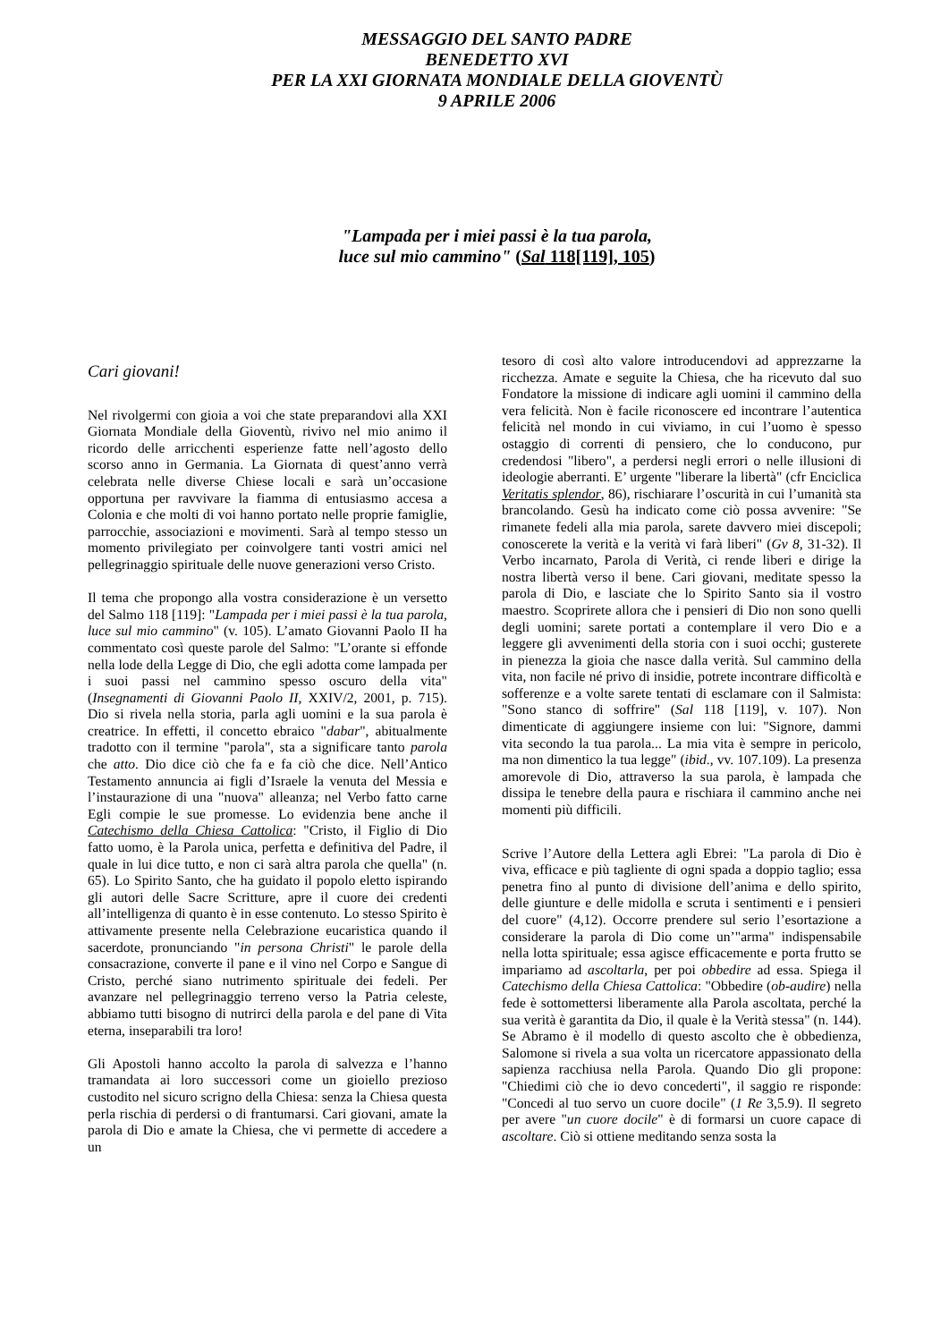MESSAGGIO DEL SANTO PADRE
BENEDETTO XVI
PER LA XXI GIORNATA MONDIALE DELLA GIOVENTÙ
9 APRILE 2006
"Lampada per i miei passi è la tua parola,
luce sul mio cammino" (Sal 118[119], 105)
Cari giovani!
Nel rivolgermi con gioia a voi che state preparandovi alla XXI Giornata Mondiale della Gioventù, rivivo nel mio animo il ricordo delle arricchenti esperienze fatte nell’agosto dello scorso anno in Germania. La Giornata di quest’anno verrà celebrata nelle diverse Chiese locali e sarà un’occasione opportuna per ravvivare la fiamma di entusiasmo accesa a Colonia e che molti di voi hanno portato nelle proprie famiglie, parrocchie, associazioni e movimenti. Sarà al tempo stesso un momento privilegiato per coinvolgere tanti vostri amici nel pellegrinaggio spirituale delle nuove generazioni verso Cristo.
Il tema che propongo alla vostra considerazione è un versetto del Salmo 118 [119]: "Lampada per i miei passi è la tua parola, luce sul mio cammino" (v. 105). L’amato Giovanni Paolo II ha commentato così queste parole del Salmo: "L’orante si effonde nella lode della Legge di Dio, che egli adotta come lampada per i suoi passi nel cammino spesso oscuro della vita" (Insegnamenti di Giovanni Paolo II, XXIV/2, 2001, p. 715). Dio si rivela nella storia, parla agli uomini e la sua parola è creatrice. In effetti, il concetto ebraico "dabar", abitualmente tradotto con il termine "parola", sta a significare tanto parola che atto. Dio dice ciò che fa e fa ciò che dice. Nell’Antico Testamento annuncia ai figli d’Israele la venuta del Messia e l’instaurazione di una "nuova" alleanza; nel Verbo fatto carne Egli compie le sue promesse. Lo evidenzia bene anche il Catechismo della Chiesa Cattolica: "Cristo, il Figlio di Dio fatto uomo, è la Parola unica, perfetta e definitiva del Padre, il quale in lui dice tutto, e non ci sarà altra parola che quella" (n. 65). Lo Spirito Santo, che ha guidato il popolo eletto ispirando gli autori delle Sacre Scritture, apre il cuore dei credenti all’intelligenza di quanto è in esse contenuto. Lo stesso Spirito è attivamente presente nella Celebrazione eucaristica quando il sacerdote, pronunciando "in persona Christi" le parole della consacrazione, converte il pane e il vino nel Corpo e Sangue di Cristo, perché siano nutrimento spirituale dei fedeli. Per avanzare nel pellegrinaggio terreno verso la Patria celeste, abbiamo tutti bisogno di nutrirci della parola e del pane di Vita eterna, inseparabili tra loro!
Gli Apostoli hanno accolto la parola di salvezza e l’hanno tramandata ai loro successori come un gioiello prezioso custodito nel sicuro scrigno della Chiesa: senza la Chiesa questa perla rischia di perdersi o di frantumarsi. Cari giovani, amate la parola di Dio e amate la Chiesa, che vi permette di accedere a un
tesoro di così alto valore introducendovi ad apprezzarne la ricchezza. Amate e seguite la Chiesa, che ha ricevuto dal suo Fondatore la missione di indicare agli uomini il cammino della vera felicità. Non è facile riconoscere ed incontrare l’autentica felicità nel mondo in cui viviamo, in cui l’uomo è spesso ostaggio di correnti di pensiero, che lo conducono, pur credendosi "libero", a perdersi negli errori o nelle illusioni di ideologie aberranti. E’ urgente "liberare la libertà" (cfr Enciclica Veritatis splendor, 86), rischiarare l’oscurità in cui l’umanità sta brancolando. Gesù ha indicato come ciò possa avvenire: "Se rimanete fedeli alla mia parola, sarete davvero miei discepoli; conoscerete la verità e la verità vi farà liberi" (Gv 8, 31-32). Il Verbo incarnato, Parola di Verità, ci rende liberi e dirige la nostra libertà verso il bene. Cari giovani, meditate spesso la parola di Dio, e lasciate che lo Spirito Santo sia il vostro maestro. Scoprirete allora che i pensieri di Dio non sono quelli degli uomini; sarete portati a contemplare il vero Dio e a leggere gli avvenimenti della storia con i suoi occhi; gusterete in pienezza la gioia che nasce dalla verità. Sul cammino della vita, non facile né privo di insidie, potrete incontrare difficoltà e sofferenze e a volte sarete tentati di esclamare con il Salmista: "Sono stanco di soffrire" (Sal 118 [119], v. 107). Non dimenticate di aggiungere insieme con lui: "Signore, dammi vita secondo la tua parola... La mia vita è sempre in pericolo, ma non dimentico la tua legge" (ibid., vv. 107.109). La presenza amorevole di Dio, attraverso la sua parola, è lampada che dissipa le tenebre della paura e rischiara il cammino anche nei momenti più difficili.
Scrive l’Autore della Lettera agli Ebrei: "La parola di Dio è viva, efficace e più tagliente di ogni spada a doppio taglio; essa penetra fino al punto di divisione dell’anima e dello spirito, delle giunture e delle midolla e scruta i sentimenti e i pensieri del cuore" (4,12). Occorre prendere sul serio l’esortazione a considerare la parola di Dio come un’"arma" indispensabile nella lotta spirituale; essa agisce efficacemente e porta frutto se impariamo ad ascoltarla, per poi obbedire ad essa. Spiega il Catechismo della Chiesa Cattolica: "Obbedire (ob-audire) nella fede è sottomettersi liberamente alla Parola ascoltata, perché la sua verità è garantita da Dio, il quale è la Verità stessa" (n. 144). Se Abramo è il modello di questo ascolto che è obbedienza, Salomone si rivela a sua volta un ricercatore appassionato della sapienza racchiusa nella Parola. Quando Dio gli propone: "Chiedimi ciò che io devo concederti", il saggio re risponde: "Concedi al tuo servo un cuore docile" (1 Re 3,5.9). Il segreto per avere "un cuore docile" è di formarsi un cuore capace di ascoltare. Ciò si ottiene meditando senza sosta la